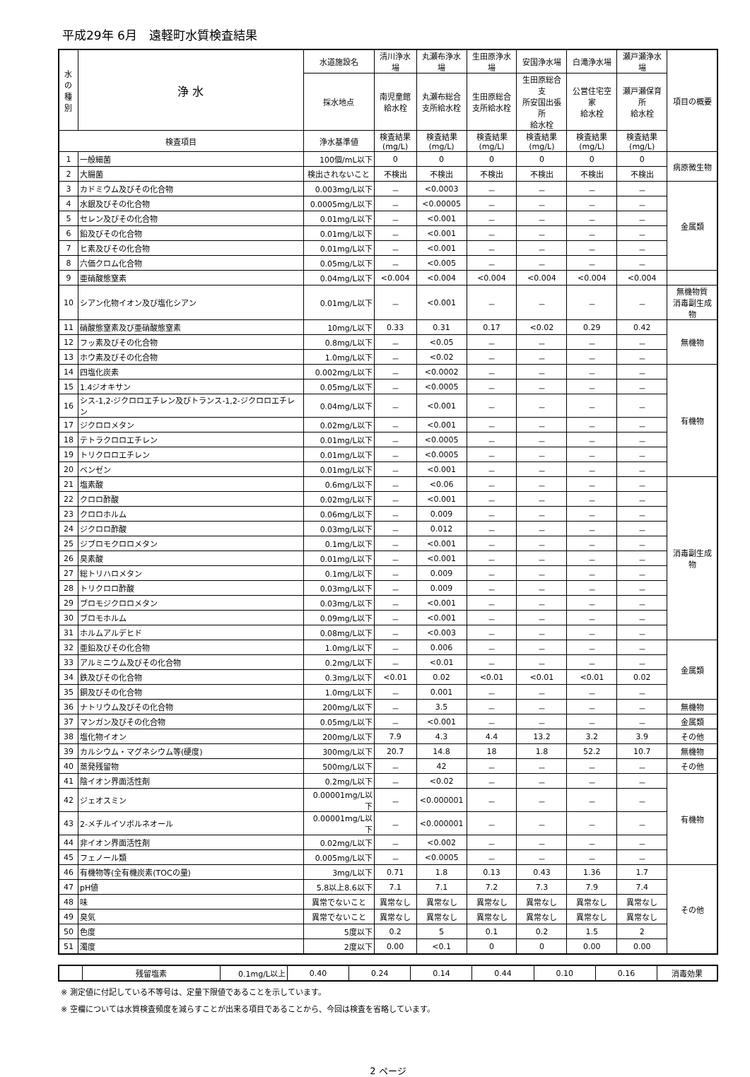平成29年 6月　遠軽町水質検査結果
| 水の 種別 | 浄 水 | 水道施設名 | 清川浄水場 | 丸瀬布浄水場 | 生田原浄水場 | 安国浄水場 | 白滝浄水場 | 瀬戸瀬浄水場 | 項目の概要 |
| --- | --- | --- | --- | --- | --- | --- | --- | --- | --- |
| | | 採水地点 | 南児童館 給水栓 | 丸瀬布総合 支所給水栓 | 生田原総合 支所給水栓 | 生田原総合支 所安国出張所 給水栓 | 公営住宅空家 給水栓 | 瀬戸瀬保育所 給水栓 | |
| 検査項目 | | 浄水基準値 | 検査結果 (mg/L) | 検査結果 (mg/L) | 検査結果 (mg/L) | 検査結果 (mg/L) | 検査結果 (mg/L) | 検査結果 (mg/L) | |
| 1 | 一般細菌 | 100個/mL以下 | 0 | 0 | 0 | 0 | 0 | 0 | 病原微生物 |
| 2 | 大腸菌 | 検出されないこと | 不検出 | 不検出 | 不検出 | 不検出 | 不検出 | 不検出 | |
| 3 | カドミウム及びその化合物 | 0.003mg/L以下 | － | <0.0003 | － | － | － | － | 金属類 |
| 4 | 水銀及びその化合物 | 0.0005mg/L以下 | － | <0.00005 | － | － | － | － | |
| 5 | セレン及びその化合物 | 0.01mg/L以下 | － | <0.001 | － | － | － | － | |
| 6 | 鉛及びその化合物 | 0.01mg/L以下 | － | <0.001 | － | － | － | － | |
| 7 | ヒ素及びその化合物 | 0.01mg/L以下 | － | <0.001 | － | － | － | － | |
| 8 | 六価クロム化合物 | 0.05mg/L以下 | － | <0.005 | － | － | － | － | |
| 9 | 亜硝酸態窒素 | 0.04mg/L以下 | <0.004 | <0.004 | <0.004 | <0.004 | <0.004 | <0.004 | |
| 10 | シアン化物イオン及び塩化シアン | 0.01mg/L以下 | － | <0.001 | － | － | － | － | 無機物質 消毒副生成物 |
| 11 | 硝酸態窒素及び亜硝酸態窒素 | 10mg/L以下 | 0.33 | 0.31 | 0.17 | <0.02 | 0.29 | 0.42 | 無機物 |
| 12 | フッ素及びその化合物 | 0.8mg/L以下 | － | <0.05 | － | － | － | － | |
| 13 | ホウ素及びその化合物 | 1.0mg/L以下 | － | <0.02 | － | － | － | － | |
| 14 | 四塩化炭素 | 0.002mg/L以下 | － | <0.0002 | － | － | － | － | 有機物 |
| 15 | 1.4ジオキサン | 0.05mg/L以下 | － | <0.0005 | － | － | － | － | |
| 16 | シス-1,2-ジクロロエチレン及びトランス-1,2-ジクロロエチレン | 0.04mg/L以下 | － | <0.001 | － | － | － | － | |
| 17 | ジクロロメタン | 0.02mg/L以下 | － | <0.001 | － | － | － | － | |
| 18 | テトラクロロエチレン | 0.01mg/L以下 | － | <0.0005 | － | － | － | － | |
| 19 | トリクロロエチレン | 0.01mg/L以下 | － | <0.0005 | － | － | － | － | |
| 20 | ベンゼン | 0.01mg/L以下 | － | <0.001 | － | － | － | － | |
| 21 | 塩素酸 | 0.6mg/L以下 | － | <0.06 | － | － | － | － | 消毒副生成物 |
| 22 | クロロ酢酸 | 0.02mg/L以下 | － | <0.001 | － | － | － | － | |
| 23 | クロロホルム | 0.06mg/L以下 | － | 0.009 | － | － | － | － | |
| 24 | ジクロロ酢酸 | 0.03mg/L以下 | － | 0.012 | － | － | － | － | |
| 25 | ジブロモクロロメタン | 0.1mg/L以下 | － | <0.001 | － | － | － | － | |
| 26 | 臭素酸 | 0.01mg/L以下 | － | <0.001 | － | － | － | － | |
| 27 | 総トリハロメタン | 0.1mg/L以下 | － | 0.009 | － | － | － | － | |
| 28 | トリクロロ酢酸 | 0.03mg/L以下 | － | 0.009 | － | － | － | － | |
| 29 | ブロモジクロロメタン | 0.03mg/L以下 | － | <0.001 | － | － | － | － | |
| 30 | ブロモホルム | 0.09mg/L以下 | － | <0.001 | － | － | － | － | |
| 31 | ホルムアルデヒド | 0.08mg/L以下 | － | <0.003 | － | － | － | － | |
| 32 | 亜鉛及びその化合物 | 1.0mg/L以下 | － | 0.006 | － | － | － | － | 金属類 |
| 33 | アルミニウム及びその化合物 | 0.2mg/L以下 | － | <0.01 | － | － | － | － | |
| 34 | 鉄及びその化合物 | 0.3mg/L以下 | <0.01 | 0.02 | <0.01 | <0.01 | <0.01 | 0.02 | |
| 35 | 銅及びその化合物 | 1.0mg/L以下 | － | 0.001 | － | － | － | － | |
| 36 | ナトリウム及びその化合物 | 200mg/L以下 | － | 3.5 | － | － | － | － | 無機物 |
| 37 | マンガン及びその化合物 | 0.05mg/L以下 | － | <0.001 | － | － | － | － | 金属類 |
| 38 | 塩化物イオン | 200mg/L以下 | 7.9 | 4.3 | 4.4 | 13.2 | 3.2 | 3.9 | その他 |
| 39 | カルシウム・マグネシウム等(硬度) | 300mg/L以下 | 20.7 | 14.8 | 18 | 1.8 | 52.2 | 10.7 | 無機物 |
| 40 | 蒸発残留物 | 500mg/L以下 | － | 42 | － | － | － | － | その他 |
| 41 | 陰イオン界面活性剤 | 0.2mg/L以下 | － | <0.02 | － | － | － | － | 有機物 |
| 42 | ジェオスミン | 0.00001mg/L以下 | － | <0.000001 | － | － | － | － | |
| 43 | 2-メチルイソボルネオール | 0.00001mg/L以下 | － | <0.000001 | － | － | － | － | |
| 44 | 非イオン界面活性剤 | 0.02mg/L以下 | － | <0.002 | － | － | － | － | |
| 45 | フェノール類 | 0.005mg/L以下 | － | <0.0005 | － | － | － | － | |
| 46 | 有機物等(全有機炭素(TOCの量) | 3mg/L以下 | 0.71 | 1.8 | 0.13 | 0.43 | 1.36 | 1.7 | その他 |
| 47 | pH値 | 5.8以上8.6以下 | 7.1 | 7.1 | 7.2 | 7.3 | 7.9 | 7.4 | |
| 48 | 味 | 異常でないこと | 異常なし | 異常なし | 異常なし | 異常なし | 異常なし | 異常なし | |
| 49 | 臭気 | 異常でないこと | 異常なし | 異常なし | 異常なし | 異常なし | 異常なし | 異常なし | |
| 50 | 色度 | 5度以下 | 0.2 | 5 | 0.1 | 0.2 | 1.5 | 2 | |
| 51 | 濁度 | 2度以下 | 0.00 | <0.1 | 0 | 0 | 0.00 | 0.00 | |
| | 残留塩素 | 0.1mg/L以上 | 0.40 | 0.24 | 0.14 | 0.44 | 0.10 | 0.16 | 消毒効果 |
※ 測定値に付記している不等号は、定量下限値であることを示しています。
※ 空欄については水質検査頻度を減らすことが出来る項目であることから、今回は検査を省略しています。
2 ページ